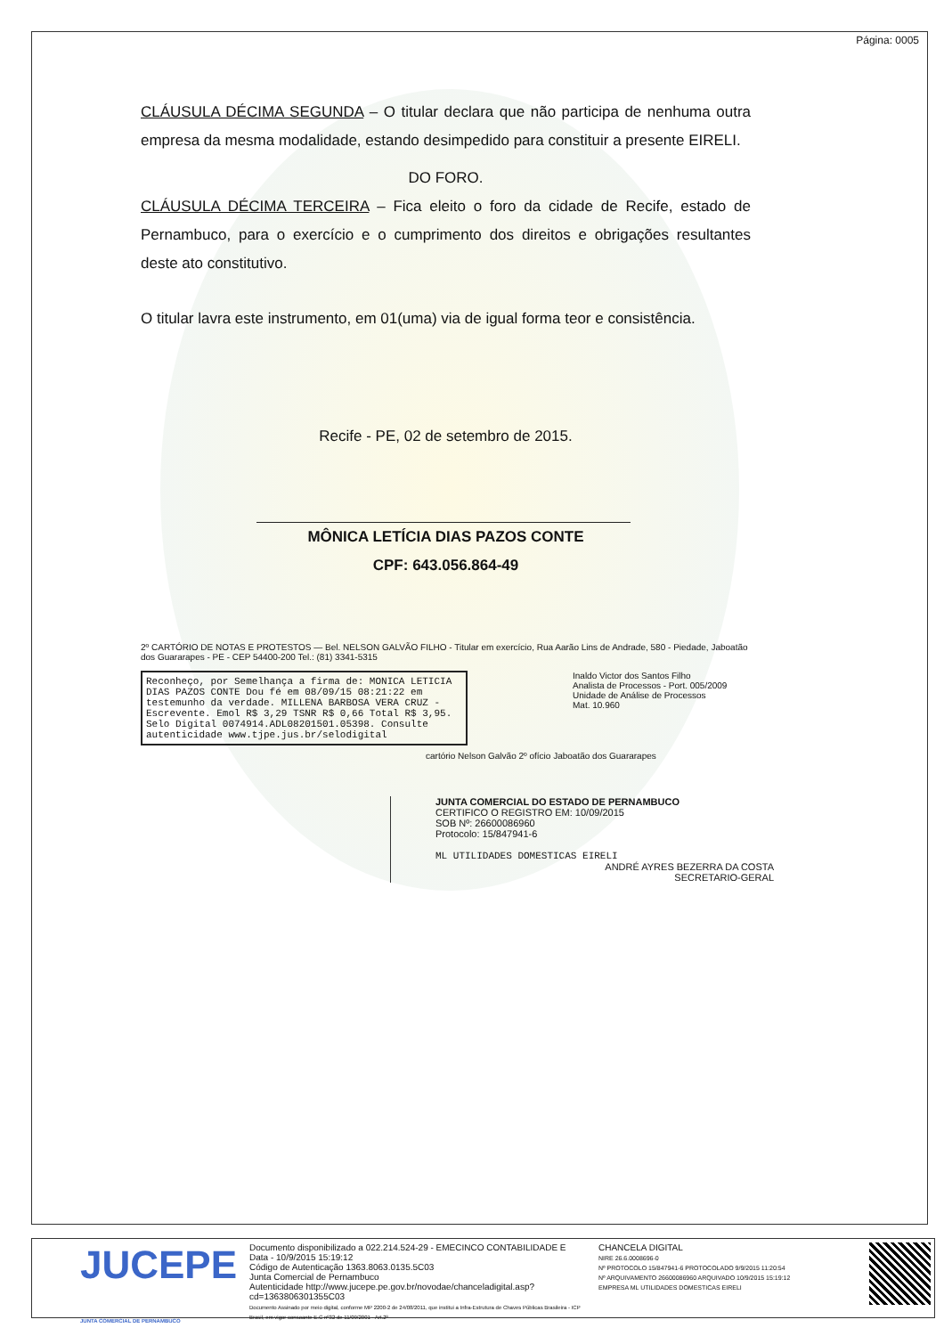Página: 0005
CLÁUSULA DÉCIMA SEGUNDA – O titular declara que não participa de nenhuma outra empresa da mesma modalidade, estando desimpedido para constituir a presente EIRELI.
DO FORO.
CLÁUSULA DÉCIMA TERCEIRA – Fica eleito o foro da cidade de Recife, estado de Pernambuco, para o exercício e o cumprimento dos direitos e obrigações resultantes deste ato constitutivo.
O titular lavra este instrumento, em 01(uma) via de igual forma teor e consistência.
Recife - PE, 02 de setembro de 2015.
MÔNICA LETÍCIA DIAS PAZOS CONTE
CPF: 643.056.864-49
2º CARTÓRIO DE NOTAS E PROTESTOS — Bel. NELSON GALVÃO FILHO - Titular em exercício, Rua Aarão Lins de Andrade, 580 - Piedade, Jaboatão dos Guararapes - PE - CEP 54400-200 Tel.: (81) 3341-5315
Inaldo Victor dos Santos Filho
Analista de Processos - Port. 005/2009
Unidade de Análise de Processos
Mat. 10.960
Reconheço, por Semelhança a firma de: MONICA LETICIA DIAS PAZOS CONTE Dou fé em 08/09/15 08:21:22 em testemunho da verdade. MILLENA BARBOSA VERA CRUZ - Escrevente. Emol R$ 3,29 TSNR R$ 0,66 Total R$ 3,95. Selo Digital 0074914.ADL08201501.05398. Consulte autenticidade www.tjpe.jus.br/selodigital
cartório Nelson Galvão 2º ofício Jaboatão dos Guararapes
JUNTA COMERCIAL DO ESTADO DE PERNAMBUCO
CERTIFICO O REGISTRO EM: 10/09/2015
SOB Nº: 26600086960
Protocolo: 15/847941-6
ML UTILIDADES DOMESTICAS EIRELI
ANDRÉ AYRES BEZERRA DA COSTA
SECRETARIO-GERAL
JUCEPE
JUNTA COMERCIAL DE PERNAMBUCO
Documento disponibilizado a 022.214.524-29 - EMECINCO CONTABILIDADE E
Data - 10/9/2015 15:19:12
Código de Autenticação 1363.8063.0135.5C03
Junta Comercial de Pernambuco
Autenticidade http://www.jucepe.pe.gov.br/novodae/chanceladigital.asp?cd=1363806301355C03
Documento Assinado por meio digital, conforme MP 2200-2 de 24/08/2011, que institui a Infra-Estrutura de Chaves Públicas Brasileira - ICP Brasil, em vigor consoante E.C nº32 de 11/09/2001 - Art.2º
CHANCELA DIGITAL
NIRE 26.6.0008696-0
Nº PROTOCOLO 15/847941-6 PROTOCOLADO 9/9/2015 11:20:54
Nº ARQUIVAMENTO 26600086960 ARQUIVADO 10/9/2015 15:19:12
EMPRESA ML UTILIDADES DOMESTICAS EIRELI